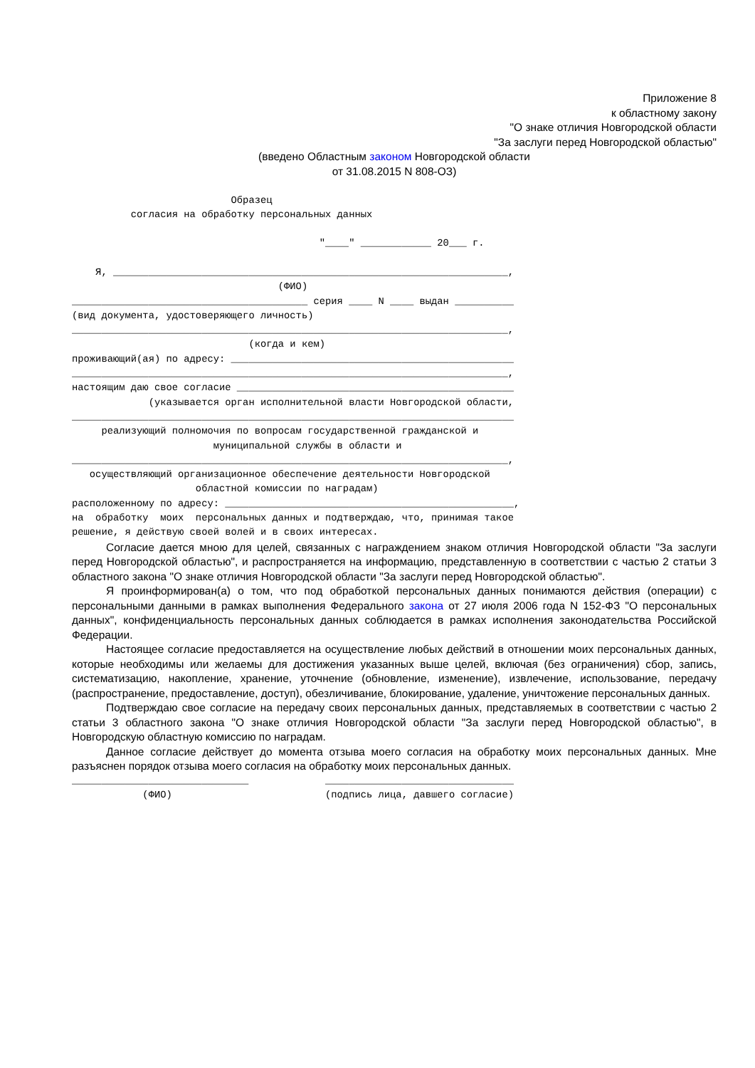Приложение 8
к областному закону
"О знаке отличия Новгородской области
"За заслуги перед Новгородской областью"
(введено Областным законом Новгородской области
от 31.08.2015 N 808-ОЗ)
                           Образец
          согласия на обработку персональных данных

                                          "____" ____________ 20___ г.

    Я, ___________________________________________________________________,
                                   (ФИО)
________________________________________ серия ____ N ____ выдан __________
(вид документа, удостоверяющего личность)
__________________________________________________________________________,
                              (когда и кем)
проживающий(ая) по адресу: ________________________________________________
__________________________________________________________________________,
настоящим даю свое согласие _______________________________________________
             (указывается орган исполнительной власти Новгородской области,
___________________________________________________________________________
     реализующий полномочия по вопросам государственной гражданской и
                        муниципальной службы в области и
__________________________________________________________________________,
   осуществляющий организационное обеспечение деятельности Новгородской
                     областной комиссии по наградам)
расположенному по адресу: _________________________________________________,
на  обработку  моих  персональных данных и подтверждаю, что, принимая такое
решение, я действую своей волей и в своих интересах.
Согласие дается мною для целей, связанных с награждением знаком отличия Новгородской области "За заслуги перед Новгородской областью", и распространяется на информацию, представленную в соответствии с частью 2 статьи 3 областного закона "О знаке отличия Новгородской области "За заслуги перед Новгородской областью".
Я проинформирован(а) о том, что под обработкой персональных данных понимаются действия (операции) с персональными данными в рамках выполнения Федерального закона от 27 июля 2006 года N 152-ФЗ "О персональных данных", конфиденциальность персональных данных соблюдается в рамках исполнения законодательства Российской Федерации.
Настоящее согласие предоставляется на осуществление любых действий в отношении моих персональных данных, которые необходимы или желаемы для достижения указанных выше целей, включая (без ограничения) сбор, запись, систематизацию, накопление, хранение, уточнение (обновление, изменение), извлечение, использование, передачу (распространение, предоставление, доступ), обезличивание, блокирование, удаление, уничтожение персональных данных.
Подтверждаю свое согласие на передачу своих персональных данных, представляемых в соответствии с частью 2 статьи 3 областного закона "О знаке отличия Новгородской области "За заслуги перед Новгородской областью", в Новгородскую областную комиссию по наградам.
Данное согласие действует до момента отзыва моего согласия на обработку моих персональных данных. Мне разъяснен порядок отзыва моего согласия на обработку моих персональных данных.
______________________________             ________________________________
            (ФИО)                          (подпись лица, давшего согласие)